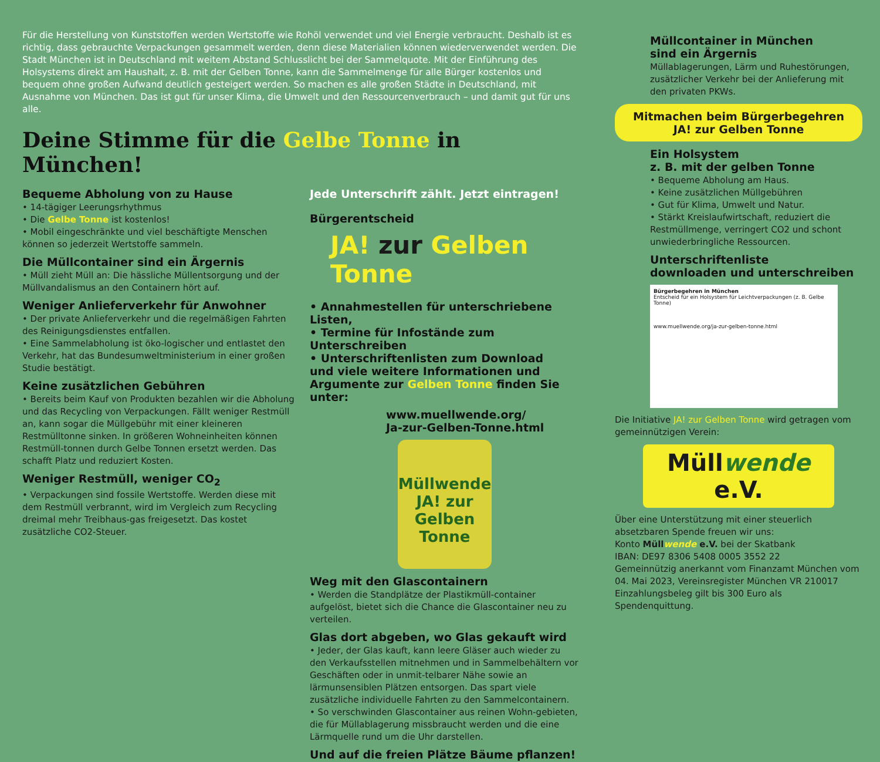Für die Herstellung von Kunststoffen werden Wertstoffe wie Rohöl verwendet und viel Energie verbraucht. Deshalb ist es richtig, dass gebrauchte Verpackungen gesammelt werden, denn diese Materialien können wiederverwendet werden. Die Stadt München ist in Deutschland mit weitem Abstand Schlusslicht bei der Sammelquote. Mit der Einführung des Holsystems direkt am Haushalt, z. B. mit der Gelben Tonne, kann die Sammelmenge für alle Bürger kostenlos und bequem ohne großen Aufwand deutlich gesteigert werden. So machen es alle großen Städte in Deutschland, mit Ausnahme von München. Das ist gut für unser Klima, die Umwelt und den Ressourcenverbrauch – und damit gut für uns alle.
Deine Stimme für die Gelbe Tonne in München!
Bequeme Abholung von zu Hause
• 14-tägiger Leerungsrhythmus
• Die Gelbe Tonne ist kostenlos!
• Mobil eingeschränkte und viel beschäftigte Menschen können so jederzeit Wertstoffe sammeln.
Die Müllcontainer sind ein Ärgernis
• Müll zieht Müll an: Die hässliche Müllentsorgung und der Müllvandalismus an den Containern hört auf.
Weniger Anlieferverkehr für Anwohner
• Der private Anlieferverkehr und die regelmäßigen Fahrten des Reinigungsdienstes entfallen.
• Eine Sammelabholung ist öko-logischer und entlastet den Verkehr, hat das Bundesumweltministerium in einer großen Studie bestätigt.
Keine zusätzlichen Gebühren
• Bereits beim Kauf von Produkten bezahlen wir die Abholung und das Recycling von Verpackungen. Fällt weniger Restmüll an, kann sogar die Müllgebühr mit einer kleineren Restmülltonne sinken. In größeren Wohneinheiten können Restmüll-tonnen durch Gelbe Tonnen ersetzt werden. Das schafft Platz und reduziert Kosten.
Weniger Restmüll, weniger CO<sub>2</sub>
• Verpackungen sind fossile Wertstoffe. Werden diese mit dem Restmüll verbrannt, wird im Vergleich zum Recycling dreimal mehr Treibhaus-gas freigesetzt. Das kostet zusätzliche CO2-Steuer.
Jede Unterschrift zählt. Jetzt eintragen!
Bürgerentscheid
JA! zur Gelben Tonne
• Annahmestellen für unterschriebene Listen,
• Termine für Infostände zum Unterschreiben
• Unterschriftenlisten zum Download
und viele weitere Informationen und Argumente zur Gelben Tonne finden Sie unter:
www.muellwende.org/
Ja-zur-Gelben-Tonne.html
Müllwende
JA! zur Gelben Tonne
Weg mit den Glascontainern
• Werden die Standplätze der Plastikmüll-container aufgelöst, bietet sich die Chance die Glascontainer neu zu verteilen.
Glas dort abgeben, wo Glas gekauft wird
• Jeder, der Glas kauft, kann leere Gläser auch wieder zu den Verkaufsstellen mitnehmen und in Sammelbehältern vor Geschäften oder in unmit-telbarer Nähe sowie an lärmunsensiblen Plätzen entsorgen. Das spart viele zusätzliche individuelle Fahrten zu den Sammelcontainern.
• So verschwinden Glascontainer aus reinen Wohn-gebieten, die für Müllablagerung missbraucht werden und die eine Lärmquelle rund um die Uhr darstellen.
Und auf die freien Plätze Bäume pflanzen!
Müllcontainer in München
sind ein Ärgernis
Müllablagerungen, Lärm und Ruhestörungen, zusätzlicher Verkehr bei der Anlieferung mit den privaten PKWs.
Mitmachen beim Bürgerbegehren
JA! zur Gelben Tonne
Ein Holsystem
z. B. mit der gelben Tonne
• Bequeme Abholung am Haus.
• Keine zusätzlichen Müllgebühren
• Gut für Klima, Umwelt und Natur.
• Stärkt Kreislaufwirtschaft, reduziert die Restmüllmenge, verringert CO2 und schont unwiederbringliche Ressourcen.
Unterschriftenliste
downloaden und unterschreiben
Bürgerbegehren in München
Entscheid für ein Holsystem für Leichtverpackungen (z. B. Gelbe Tonne)
www.muellwende.org/ja-zur-gelben-tonne.html
Die Initiative JA! zur Gelben Tonne wird getragen vom gemeinnützigen Verein:
Müllwende e.V.
Über eine Unterstützung mit einer steuerlich absetzbaren Spende freuen wir uns:
Konto Müllwende e.V. bei der Skatbank
IBAN: DE97 8306 5408 0005 3552 22
Gemeinnützig anerkannt vom Finanzamt München vom 04. Mai 2023, Vereinsregister München VR 210017
Einzahlungsbeleg gilt bis 300 Euro als Spendenquittung.